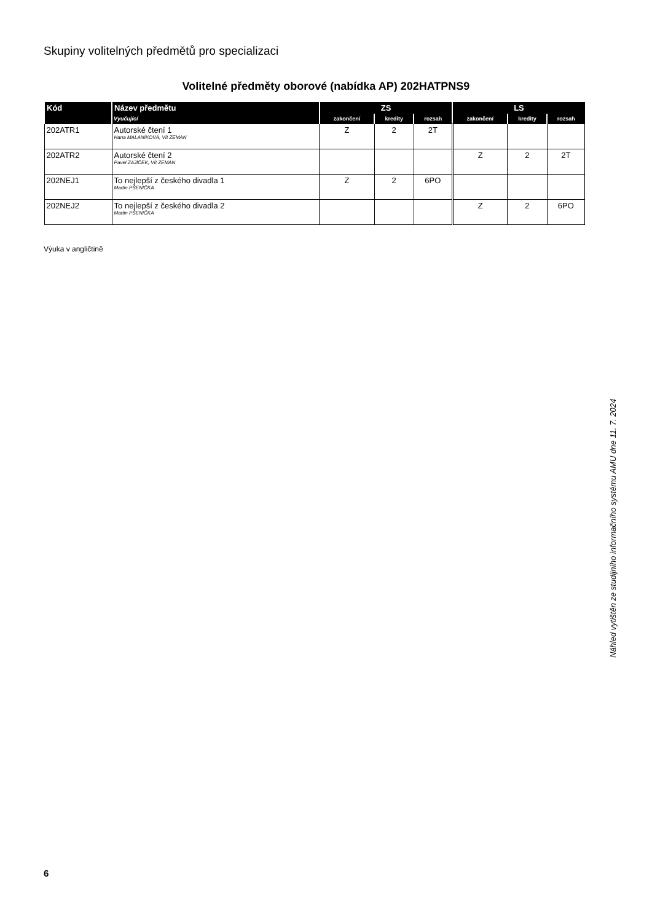Skupiny volitelných předmětů pro specializaci
Volitelné předměty oborové (nabídka AP) 202HATPNS9
| Kód | Název předmětu | ZS | | | LS | | |
| --- | --- | --- | --- | --- | --- | --- | --- |
| | Vyučující | zakončení | kredity | rozsah | zakončení | kredity | rozsah |
| 202ATR1 | Autorské čtení 1 Hana MALANÍKOVÁ, Vít ZEMAN | Z | 2 | 2T | | | |
| 202ATR2 | Autorské čtení 2 Pavel ZAJÍČEK, Vít ZEMAN | | | | Z | 2 | 2T |
| 202NEJ1 | To nejlepší z českého divadla 1 Martin PŠENIČKA | Z | 2 | 6PO | | | |
| 202NEJ2 | To nejlepší z českého divadla 2 Martin PŠENIČKA | | | | Z | 2 | 6PO |
Výuka v angličtině
Náhled vytištěn ze studijního informačního systému AMU dne 11. 7. 2024
6